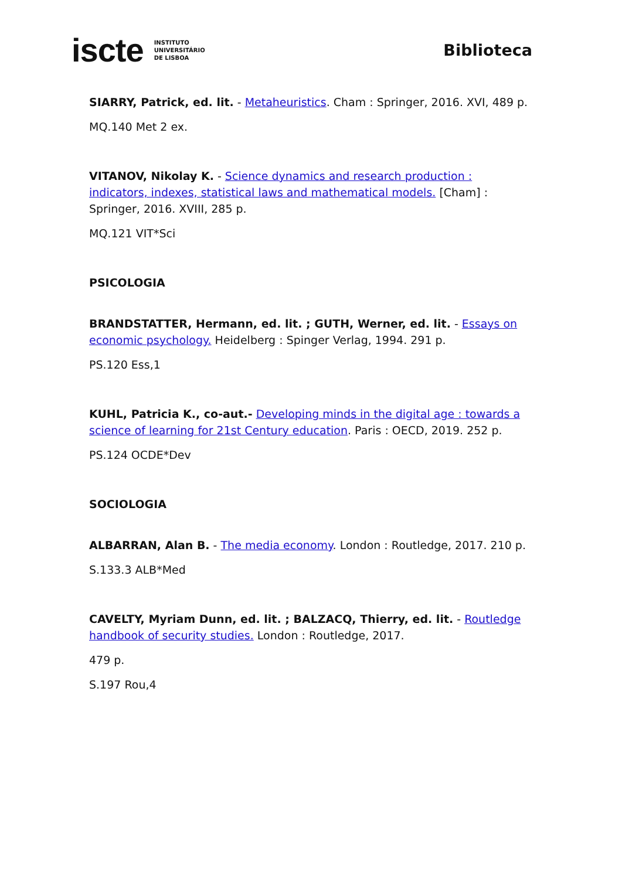iscte INSTITUTO
UNIVERSITÁRIO
DE LISBOA
Biblioteca
SIARRY, Patrick, ed. lit. - Metaheuristics. Cham : Springer, 2016. XVI, 489 p.
MQ.140 Met 2 ex.
VITANOV, Nikolay K. - Science dynamics and research production : indicators, indexes, statistical laws and mathematical models. [Cham] : Springer, 2016. XVIII, 285 p.
MQ.121 VIT*Sci
PSICOLOGIA
BRANDSTATTER, Hermann, ed. lit. ; GUTH, Werner, ed. lit. - Essays on economic psychology. Heidelberg : Spinger Verlag, 1994. 291 p.
PS.120 Ess,1
KUHL, Patricia K., co-aut.- Developing minds in the digital age : towards a science of learning for 21st Century education. Paris : OECD, 2019. 252 p.
PS.124 OCDE*Dev
SOCIOLOGIA
ALBARRAN, Alan B. - The media economy. London : Routledge, 2017. 210 p.
S.133.3 ALB*Med
CAVELTY, Myriam Dunn, ed. lit. ; BALZACQ, Thierry, ed. lit. - Routledge handbook of security studies. London : Routledge, 2017.
479 p.
S.197 Rou,4